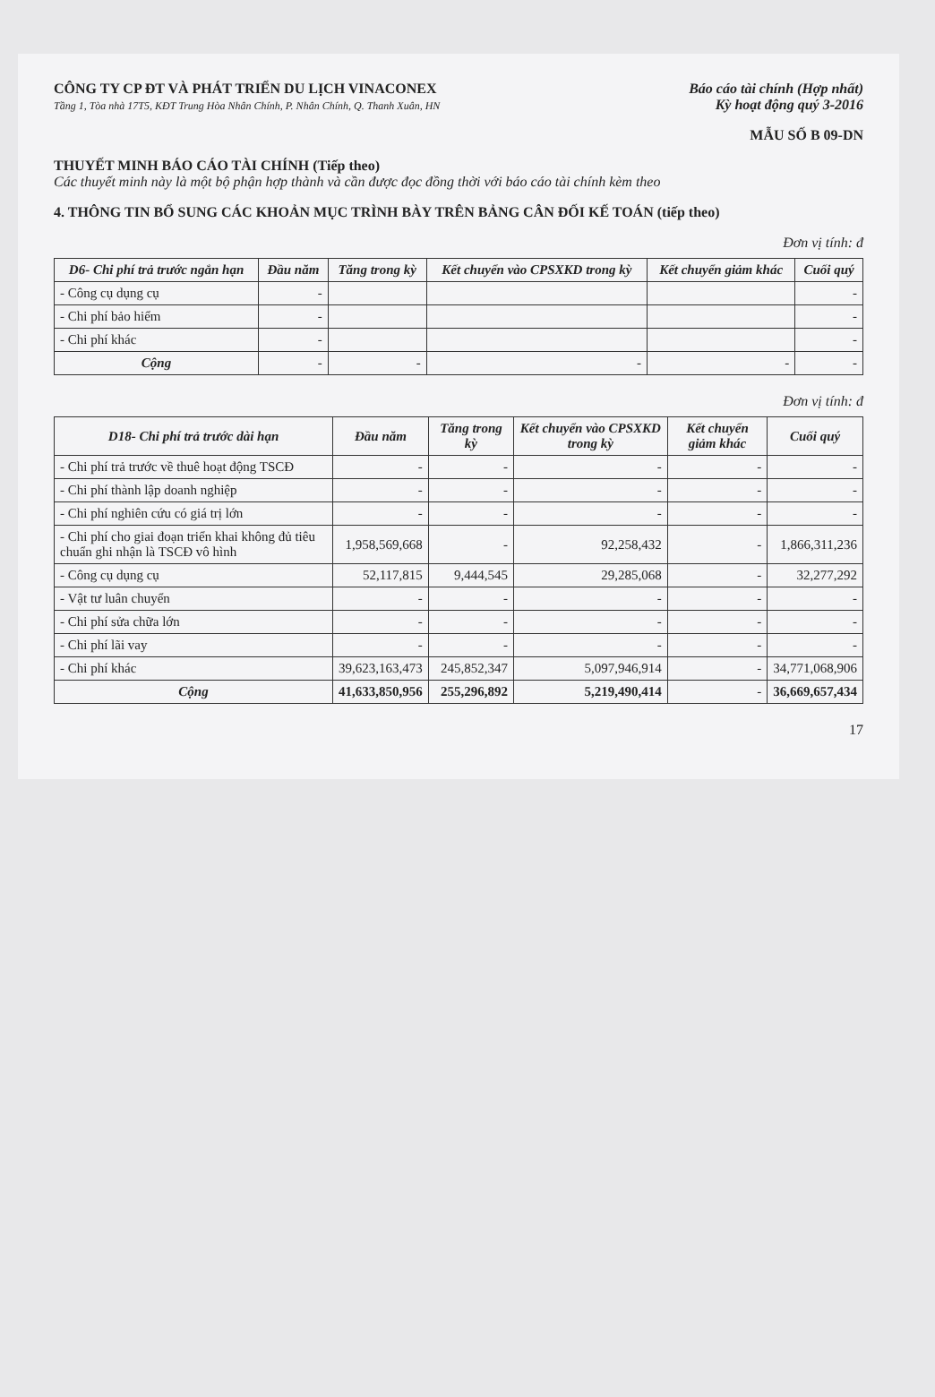CÔNG TY CP ĐT VÀ PHÁT TRIỂN DU LỊCH VINACONEX
Tầng 1, Tòa nhà 17T5, KĐT Trung Hòa Nhân Chính, P. Nhân Chính, Q. Thanh Xuân, HN
Báo cáo tài chính (Hợp nhất)
Kỳ hoạt động quý 3-2016
MẪU SỐ B 09-DN
THUYẾT MINH BÁO CÁO TÀI CHÍNH (Tiếp theo)
Các thuyết minh này là một bộ phận hợp thành và cần được đọc đồng thời với báo cáo tài chính kèm theo
4. THÔNG TIN BỔ SUNG CÁC KHOẢN MỤC TRÌNH BÀY TRÊN BẢNG CÂN ĐỐI KẾ TOÁN (tiếp theo)
Đơn vị tính: đ
| D6- Chi phí trả trước ngắn hạn | Đầu năm | Tăng trong kỳ | Kết chuyển vào CPSXKD trong kỳ | Kết chuyển giảm khác | Cuối quý |
| --- | --- | --- | --- | --- | --- |
| - Công cụ dụng cụ | - | | | | - |
| - Chi phí bảo hiểm | - | | | | - |
| - Chi phí khác | - | | | | - |
| Cộng | - | - | - | - | - |
Đơn vị tính: đ
| D18- Chi phí trả trước dài hạn | Đầu năm | Tăng trong kỳ | Kết chuyển vào CPSXKD trong kỳ | Kết chuyển giảm khác | Cuối quý |
| --- | --- | --- | --- | --- | --- |
| - Chi phí trả trước về thuê hoạt động TSCĐ | - | - | - | - | - |
| - Chi phí thành lập doanh nghiệp | - | - | - | - | - |
| - Chi phí nghiên cứu có giá trị lớn | - | - | - | - | - |
| - Chi phí cho giai đoạn triển khai không đủ tiêu chuẩn ghi nhận là TSCĐ vô hình | 1,958,569,668 | - | 92,258,432 | - | 1,866,311,236 |
| - Công cụ dụng cụ | 52,117,815 | 9,444,545 | 29,285,068 | - | 32,277,292 |
| - Vật tư luân chuyển | - | - | - | - | - |
| - Chi phí sửa chữa lớn | - | - | - | - | - |
| - Chi phí lãi vay | - | - | - | - | - |
| - Chi phí khác | 39,623,163,473 | 245,852,347 | 5,097,946,914 | - | 34,771,068,906 |
| Cộng | 41,633,850,956 | 255,296,892 | 5,219,490,414 | - | 36,669,657,434 |
17